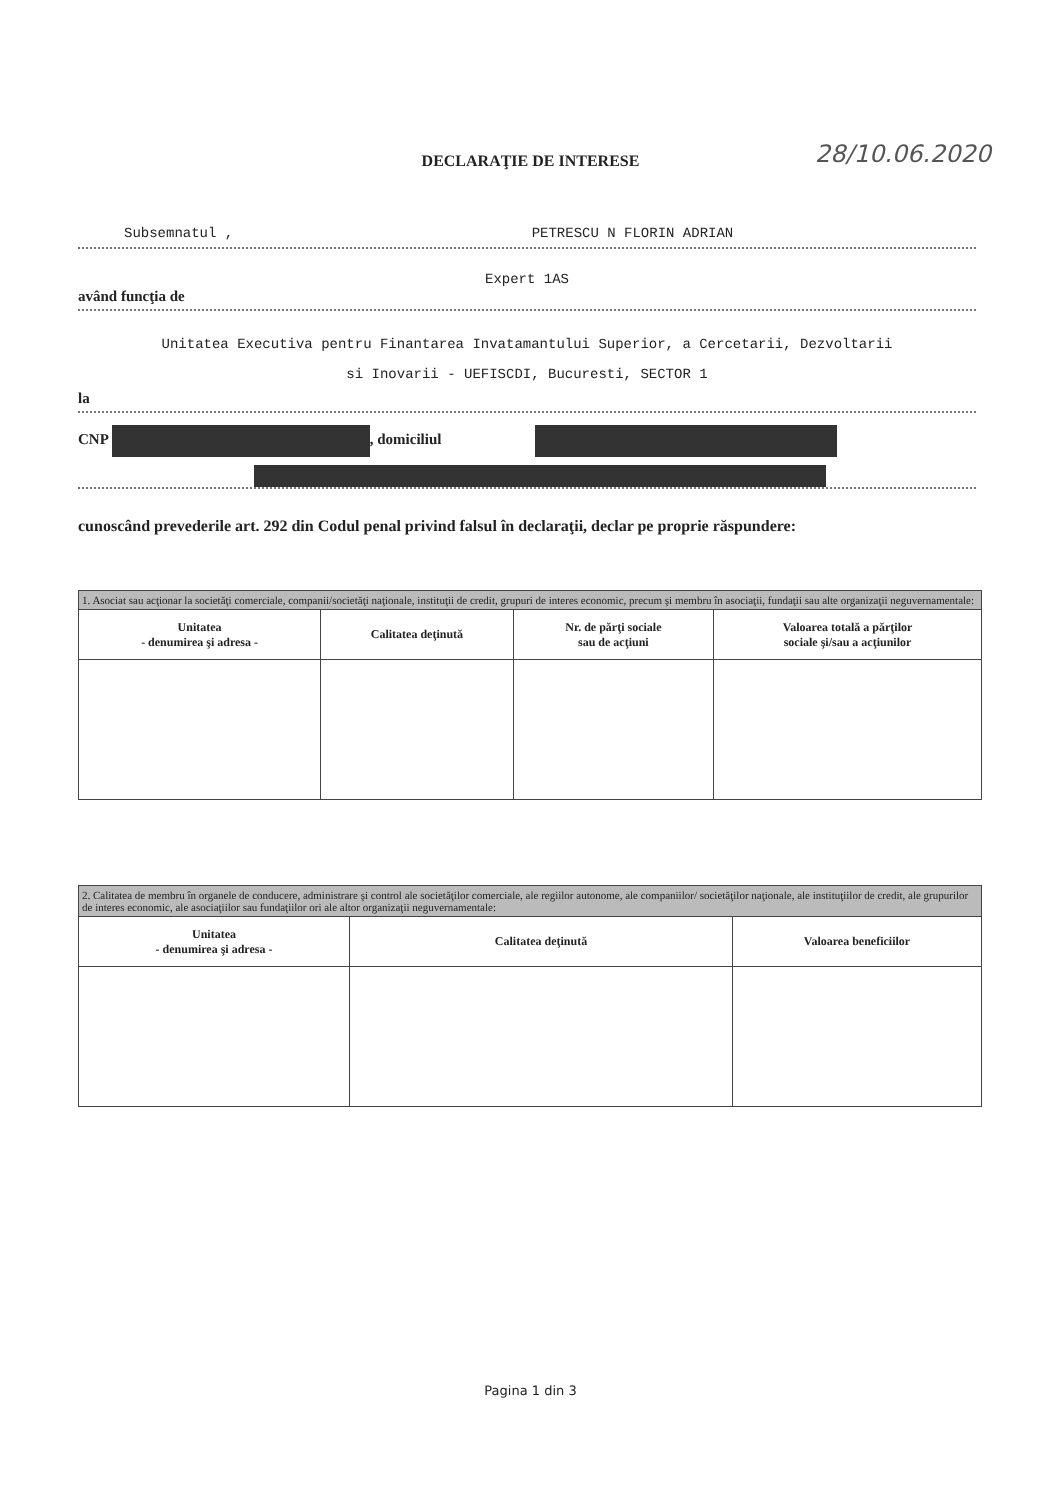DECLARAŢIE DE INTERESE 28/10.06.2020
Subsemnatul , PETRESCU N FLORIN ADRIAN
Expert 1AS
având funcţia de
Unitatea Executiva pentru Finantarea Invatamantului Superior, a Cercetarii, Dezvoltarii
si Inovarii - UEFISCDI, Bucuresti, SECTOR 1
la
CNP , domiciliul
cunoscând prevederile art. 292 din Codul penal privind falsul în declaraţii, declar pe proprie răspundere:
| 1. Asociat sau acţionar la societăţi comerciale, companii/societăţi naţionale, instituţii de credit, grupuri de interes economic, precum şi membru în asociaţii, fundaţii sau alte organizaţii neguvernamentale: | | | |
| Unitatea - denumirea şi adresa - | Calitatea deţinută | Nr. de părţi sociale sau de acţiuni | Valoarea totală a părţilor sociale şi/sau a acţiunilor |
| 2. Calitatea de membru în organele de conducere, administrare şi control ale societăţilor comerciale, ale regiilor autonome, ale companiilor/ societăţilor naţionale, ale instituţiilor de credit, ale grupurilor de interes economic, ale asociaţiilor sau fundaţiilor ori ale altor organizaţii neguvernamentale: | | |
| Unitatea - denumirea şi adresa - | Calitatea deţinută | Valoarea beneficiilor |
Pagina 1 din 3